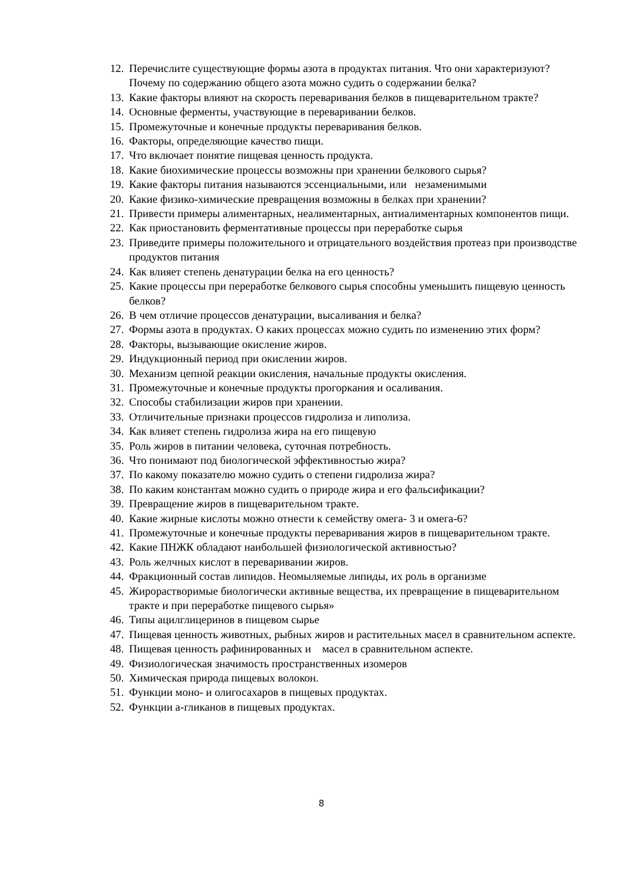12. Перечислите существующие формы азота в продуктах питания. Что они характеризуют? Почему по содержанию общего азота можно судить о содержании белка?
13. Какие факторы влияют на скорость переваривания белков в пищеварительном тракте?
14. Основные ферменты, участвующие в переваривании белков.
15. Промежуточные и конечные продукты переваривания белков.
16. Факторы, определяющие качество пищи.
17. Что включает понятие пищевая ценность продукта.
18. Какие биохимические процессы возможны при хранении белкового сырья?
19. Какие факторы питания называются эссенциальными, или незаменимыми
20. Какие физико-химические превращения возможны в белках при хранении?
21. Привести примеры алиментарных, неалиментарных, антиалиментарных компонентов пищи.
22. Как приостановить ферментативные процессы при переработке сырья
23. Приведите примеры положительного и отрицательного воздействия протеаз при производстве продуктов питания
24. Как влияет степень денатурации белка на его ценность?
25. Какие процессы при переработке белкового сырья способны уменьшить пищевую ценность белков?
26. В чем отличие процессов денатурации, высаливания и белка?
27. Формы азота в продуктах. О каких процессах можно судить по изменению этих форм?
28. Факторы, вызывающие окисление жиров.
29. Индукционный период при окислении жиров.
30. Механизм цепной реакции окисления, начальные продукты окисления.
31. Промежуточные и конечные продукты прогоркания и осаливания.
32. Способы стабилизации жиров при хранении.
33. Отличительные признаки процессов гидролиза и липолиза.
34. Как влияет степень гидролиза жира на его пищевую
35. Роль жиров в питании человека, суточная потребность.
36. Что понимают под биологической эффективностью жира?
37. По какому показателю можно судить о степени гидролиза жира?
38. По каким константам можно судить о природе жира и его фальсификации?
39. Превращение жиров в пищеварительном тракте.
40. Какие жирные кислоты можно отнести к семейству омега- 3 и омега-6?
41. Промежуточные и конечные продукты переваривания жиров в пищеварительном тракте.
42. Какие ПНЖК обладают наибольшей физиологической активностью?
43. Роль желчных кислот в переваривании жиров.
44. Фракционный состав липидов. Неомыляемые липиды, их роль в организме
45. Жирорастворимые биологически активные вещества, их превращение в пищеварительном тракте и при переработке пищевого сырья»
46. Типы ацилглицеринов в пищевом сырье
47. Пищевая ценность животных, рыбных жиров и растительных масел в сравнительном аспекте.
48. Пищевая ценность рафинированных и масел в сравнительном аспекте.
49. Физиологическая значимость пространственных изомеров
50. Химическая природа пищевых волокон.
51. Функции моно- и олигосахаров в пищевых продуктах.
52. Функции а-гликанов в пищевых продуктах.
8